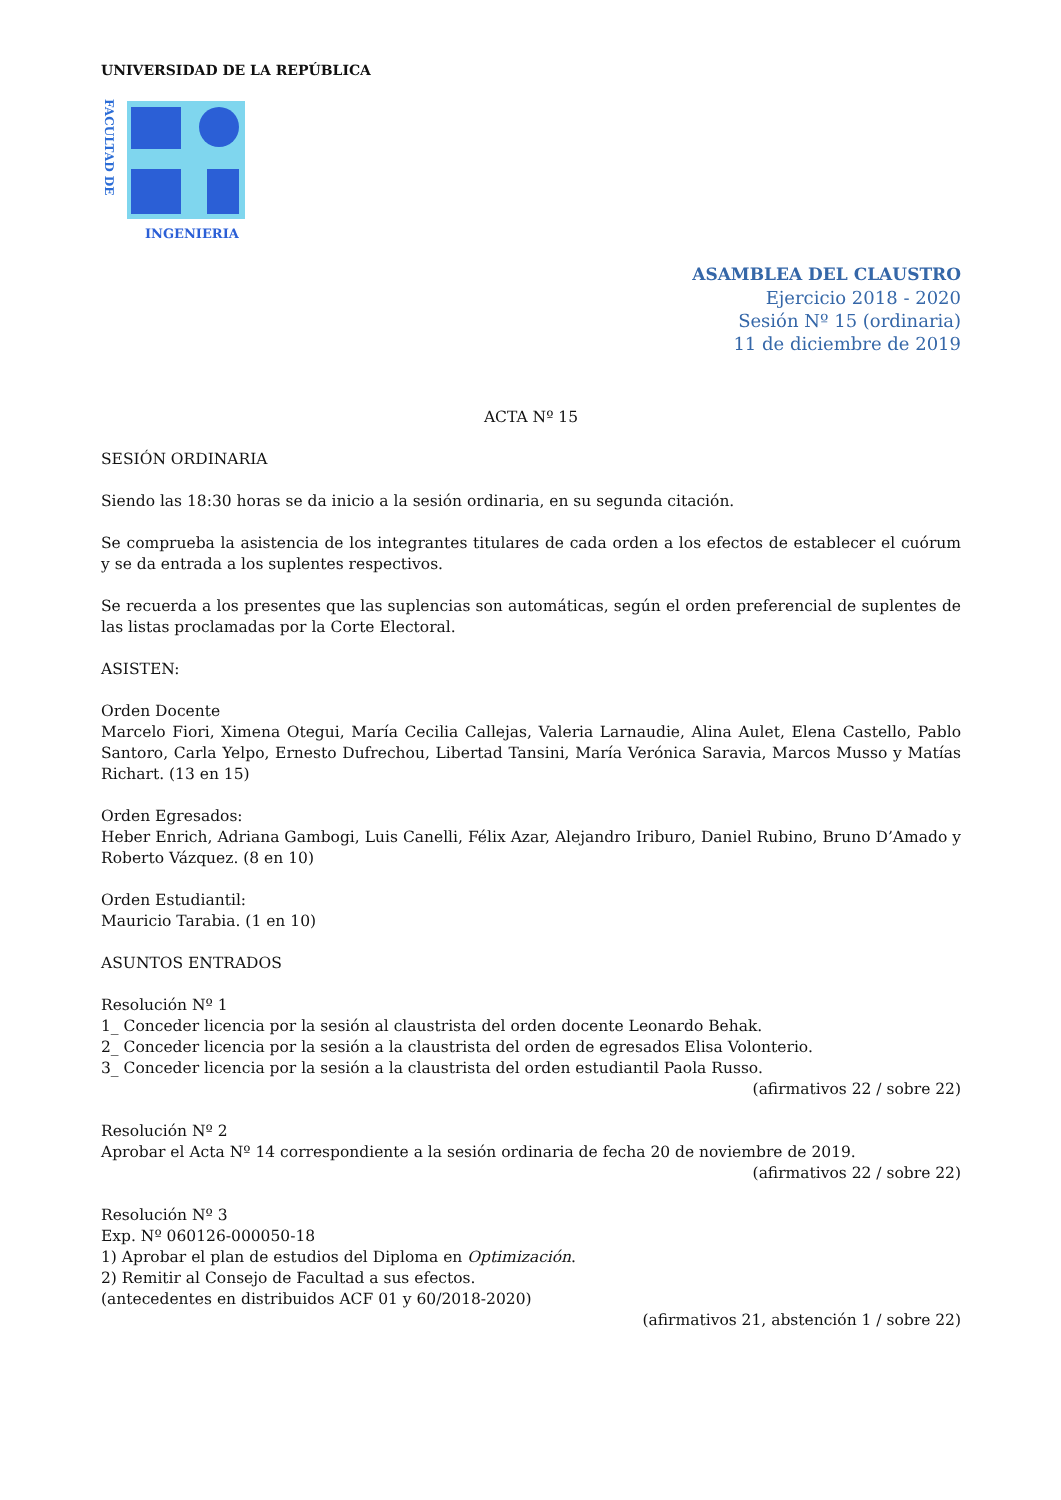UNIVERSIDAD DE LA REPÚBLICA
FACULTAD DE
INGENIERIA
ASAMBLEA DEL CLAUSTRO
Ejercicio 2018 - 2020
Sesión Nº 15 (ordinaria)
11 de diciembre de 2019
ACTA Nº 15
SESIÓN ORDINARIA
Siendo las 18:30 horas se da inicio a la sesión ordinaria, en su segunda citación.
Se comprueba la asistencia de los integrantes titulares de cada orden a los efectos de establecer el cuórum y se da entrada a los suplentes respectivos.
Se recuerda a los presentes que las suplencias son automáticas, según el orden preferencial de suplentes de las listas proclamadas por la Corte Electoral.
ASISTEN:
Orden Docente
Marcelo Fiori, Ximena Otegui, María Cecilia Callejas, Valeria Larnaudie, Alina Aulet, Elena Castello, Pablo Santoro, Carla Yelpo, Ernesto Dufrechou, Libertad Tansini, María Verónica Saravia, Marcos Musso y Matías Richart. (13 en 15)
Orden Egresados:
Heber Enrich, Adriana Gambogi, Luis Canelli, Félix Azar, Alejandro Iriburo, Daniel Rubino, Bruno D’Amado y Roberto Vázquez. (8 en 10)
Orden Estudiantil:
Mauricio Tarabia. (1 en 10)
ASUNTOS ENTRADOS
Resolución Nº 1
1_ Conceder licencia por la sesión al claustrista del orden docente Leonardo Behak.
2_ Conceder licencia por la sesión a la claustrista del orden de egresados Elisa Volonterio.
3_ Conceder licencia por la sesión a la claustrista del orden estudiantil Paola Russo.
(afirmativos 22 / sobre 22)
Resolución Nº 2
Aprobar el Acta Nº 14 correspondiente a la sesión ordinaria de fecha 20 de noviembre de 2019.
(afirmativos 22 / sobre 22)
Resolución Nº 3
Exp. Nº 060126-000050-18
1) Aprobar el plan de estudios del Diploma en Optimización.
2) Remitir al Consejo de Facultad a sus efectos.
(antecedentes en distribuidos ACF 01 y 60/2018-2020)
(afirmativos 21, abstención 1 / sobre 22)